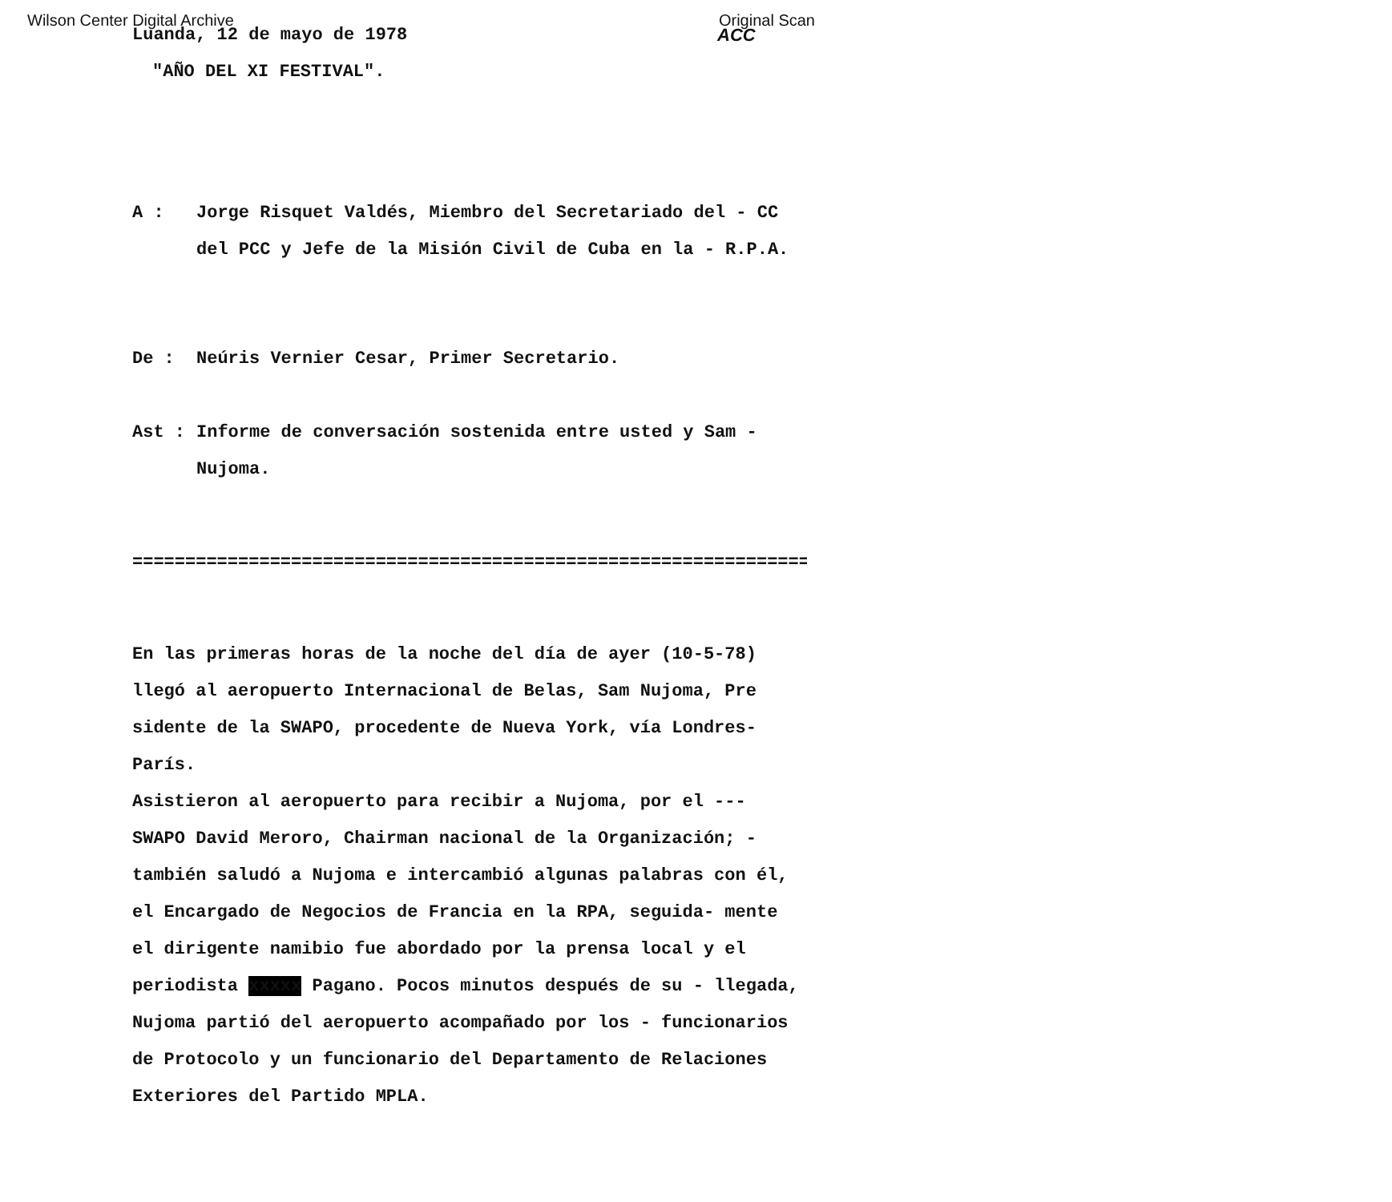Wilson Center Digital Archive Original Scan
Luanda, 12 de mayo de 1978
"AÑO DEL XI FESTIVAL".
ACC
A : Jorge Risquet Valdés, Miembro del Secretariado del - CC del PCC y Jefe de la Misión Civil de Cuba en la - R.P.A.
De : Neúris Vernier Cesar, Primer Secretario.
Ast : Informe de conversación sostenida entre usted y Sam - Nujoma.
==================================================================
En las primeras horas de la noche del día de ayer (10-5-78) llegó al aeropuerto Internacional de Belas, Sam Nujoma, Pre sidente de la SWAPO, procedente de Nueva York, vía Londres-París.
Asistieron al aeropuerto para recibir a Nujoma, por el --- SWAPO David Meroro, Chairman nacional de la Organización; - también saludó a Nujoma e intercambió algunas palabras con él, el Encargado de Negocios de Francia en la RPA, seguida- mente el dirigente namibio fue abordado por la prensa local y el periodista xxxxx Pagano. Pocos minutos después de su - llegada, Nujoma partió del aeropuerto acompañado por los - funcionarios de Protocolo y un funcionario del Departamento de Relaciones Exteriores del Partido MPLA.